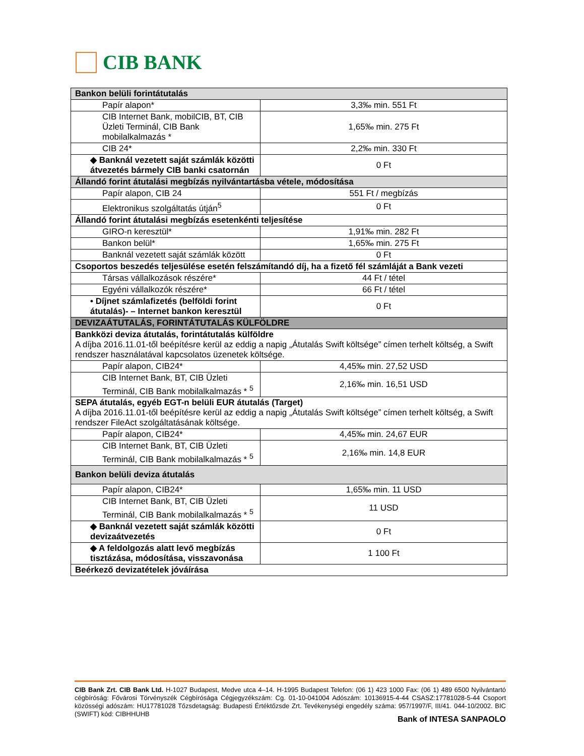CIB BANK
| Bankon belüli forintátutalás | |
| Papír alapon* | 3,3‰ min. 551 Ft |
| CIB Internet Bank, mobilCIB, BT, CIB Üzleti Terminál, CIB Bank mobilalkalmazás * | 1,65‰ min. 275 Ft |
| CIB 24* | 2,2‰ min. 330 Ft |
| ◆ Banknál vezetett saját számlák közötti átvezetés bármely CIB banki csatornán | 0 Ft |
| Állandó forint átutalási megbízás nyilvántartásba vétele, módosítása | |
| Papír alapon, CIB 24 | 551 Ft / megbízás |
| Elektronikus szolgáltatás útján<sup>5</sup> | 0 Ft |
| Állandó forint átutalási megbízás esetenkénti teljesítése | |
| GIRO-n keresztül* | 1,91‰ min. 282 Ft |
| Bankon belül* | 1,65‰ min. 275 Ft |
| Banknál vezetett saját számlák között | 0 Ft |
| Csoportos beszedés teljesülése esetén felszámítandó díj, ha a fizető fél számláját a Bank vezeti | |
| Társas vállalkozások részére* | 44 Ft / tétel |
| Egyéni vállalkozók részére* | 66 Ft / tétel |
| • Díjnet számlafizetés (belföldi forint átutalás)- – Internet bankon keresztül | 0 Ft |
| DEVIZAÁTUTALÁS, FORINTÁTUTALÁS KÜLFÖLDRE | |
| Bankközi deviza átutalás, forintátutalás külföldre A díjba 2016.11.01-től beépítésre kerül az eddig a napig „Átutalás Swift költsége” címen terhelt költség, a Swift rendszer használatával kapcsolatos üzenetek költsége. | |
| Papír alapon, CIB24* | 4,45‰ min. 27,52 USD |
| CIB Internet Bank, BT, CIB Üzleti Terminál, CIB Bank mobilalkalmazás * <sup>5</sup> | 2,16‰ min. 16,51 USD |
| SEPA átutalás, egyéb EGT-n belüli EUR átutalás (Target) A díjba 2016.11.01-től beépítésre kerül az eddig a napig „Átutalás Swift költsége” címen terhelt költség, a Swift rendszer FileAct szolgáltatásának költsége. | |
| Papír alapon, CIB24* | 4,45‰ min. 24,67 EUR |
| CIB Internet Bank, BT, CIB Üzleti Terminál, CIB Bank mobilalkalmazás * <sup>5</sup> | 2,16‰ min. 14,8 EUR |
| Bankon belüli deviza átutalás | |
| Papír alapon, CIB24* | 1,65‰ min. 11 USD |
| CIB Internet Bank, BT, CIB Üzleti Terminál, CIB Bank mobilalkalmazás * <sup>5</sup> | 11 USD |
| ◆ Banknál vezetett saját számlák közötti devizaátvezetés | 0 Ft |
| ◆ A feldolgozás alatt levő megbízás tisztázása, módosítása, visszavonása | 1 100 Ft |
| Beérkező devizatételek jóváírása | |
CIB Bank Zrt. CIB Bank Ltd. H-1027 Budapest, Medve utca 4–14. H-1995 Budapest Telefon: (06 1) 423 1000 Fax: (06 1) 489 6500 Nyilvántartó cégbíróság: Fővárosi Törvényszék Cégbírósága Cégjegyzékszám: Cg. 01-10-041004 Adószám: 10136915-4-44 CSASZ:17781028-5-44 Csoport közösségi adószám: HU17781028 Tőzsdetagság: Budapesti Értéktőzsde Zrt. Tevékenységi engedély száma: 957/1997/F, III/41. 044-10/2002. BIC (SWIFT) kód: CIBHHUHB
Bank of INTESA SANPAOLO